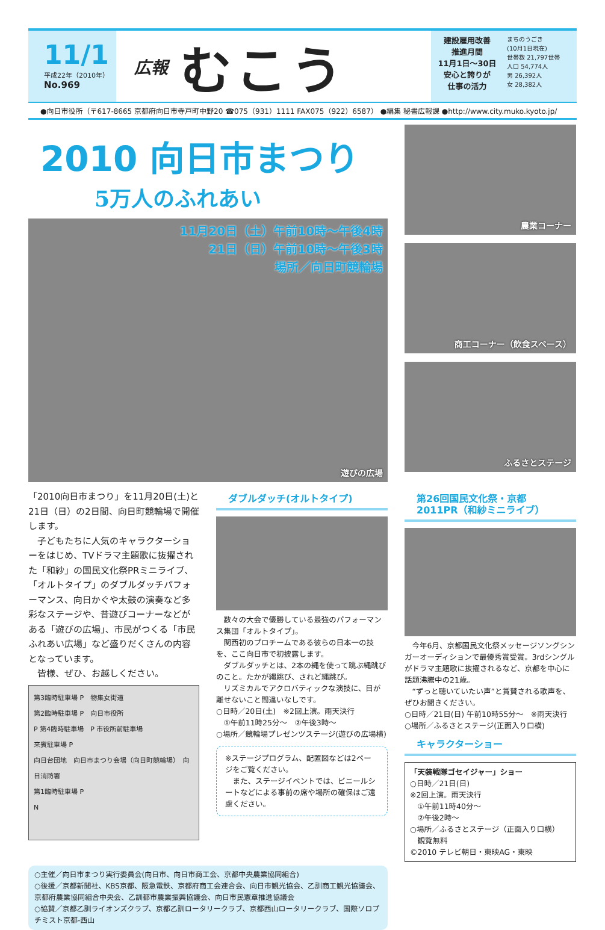11/1
平成22年（2010年）
No.969
広報 むこう
建設雇用改善
推進月間
11月1日～30日
安心と誇りが
仕事の活力
まちのうごき
(10月1日現在)
世帯数 21,797世帯
人口 54,774人
男 26,392人
女 28,382人
●向日市役所（〒617-8665 京都府向日市寺戸町中野20 ☎075（931）1111 FAX075（922）6587） ●編集 秘書広報課 ●http://www.city.muko.kyoto.jp/
2010 向日市まつり
5万人のふれあい
11月20日（土）午前10時～午後4時
21日（日）午前10時～午後3時
場所／向日町競輪場
遊びの広場
農業コーナー
商工コーナー（飲食スペース）
ふるさとステージ
「2010向日市まつり」を11月20日(土)と21日（日）の2日間、向日町競輪場で開催します。
　子どもたちに人気のキャラクターショーをはじめ、TVドラマ主題歌に抜擢された「和紗」の国民文化祭PRミニライブ、「オルトタイプ」のダブルダッチパフォーマンス、向日かぐや太鼓の演奏など多彩なステージや、昔遊びコーナーなどがある「遊びの広場」、市民がつくる「市民ふれあい広場」など盛りだくさんの内容となっています。
　皆様、ぜひ、お越しください。
第3臨時駐車場 P　物集女街道
第2臨時駐車場 P　向日市役所
P 第4臨時駐車場　P 市役所前駐車場
来賓駐車場 P
向日台団地　向日市まつり会場（向日町競輪場）　向日消防署
第1臨時駐車場 P
N
ダブルダッチ(オルトタイプ)
　数々の大会で優勝している最強のパフォーマンス集団「オルトタイプ」。
　関西初のプロチームである彼らの日本一の技を、ここ向日市で初披露します。
　ダブルダッチとは、2本の縄を使って跳ぶ縄跳びのこと。たかが縄跳び、されど縄跳び。
　リズミカルでアクロバティックな演技に、目が離せないこと間違いなしです。
○日時／20日(土)　※2回上演。雨天決行
　①午前11時25分～　②午後3時～
○場所／競輪場プレゼンツステージ(遊びの広場横)
※ステージプログラム、配置図などは2ページをご覧ください。
　また、ステージイベントでは、ビニールシートなどによる事前の席や場所の確保はご遠慮ください。
第26回国民文化祭・京都
2011PR（和紗ミニライブ）
　今年6月、京都国民文化祭メッセージソングシンガーオーディションで最優秀賞受賞。3rdシングルがドラマ主題歌に抜擢されるなど、京都を中心に話題沸騰中の21歳。
　“ずっと聴いていたい声”と賞賛される歌声を、ぜひお聞きください。
○日時／21日(日) 午前10時55分～　※雨天決行
○場所／ふるさとステージ(正面入り口横)
キャラクターショー
「天装戦隊ゴセイジャー」ショー
○日時／21日(日)
※2回上演。雨天決行
　①午前11時40分～
　②午後2時～
○場所／ふるさとステージ（正面入り口横）
　観覧無料
©2010 テレビ朝日・東映AG・東映
○主催／向日市まつり実行委員会(向日市、向日市商工会、京都中央農業協同組合)
○後援／京都新聞社、KBS京都、阪急電鉄、京都府商工会連合会、向日市観光協会、乙訓商工観光協議会、京都府農業協同組合中央会、乙訓都市農業振興協議会、向日市民憲章推進協議会
○協賛／京都乙訓ライオンズクラブ、京都乙訓ロータリークラブ、京都西山ロータリークラブ、国際ソロプチミスト京都-西山